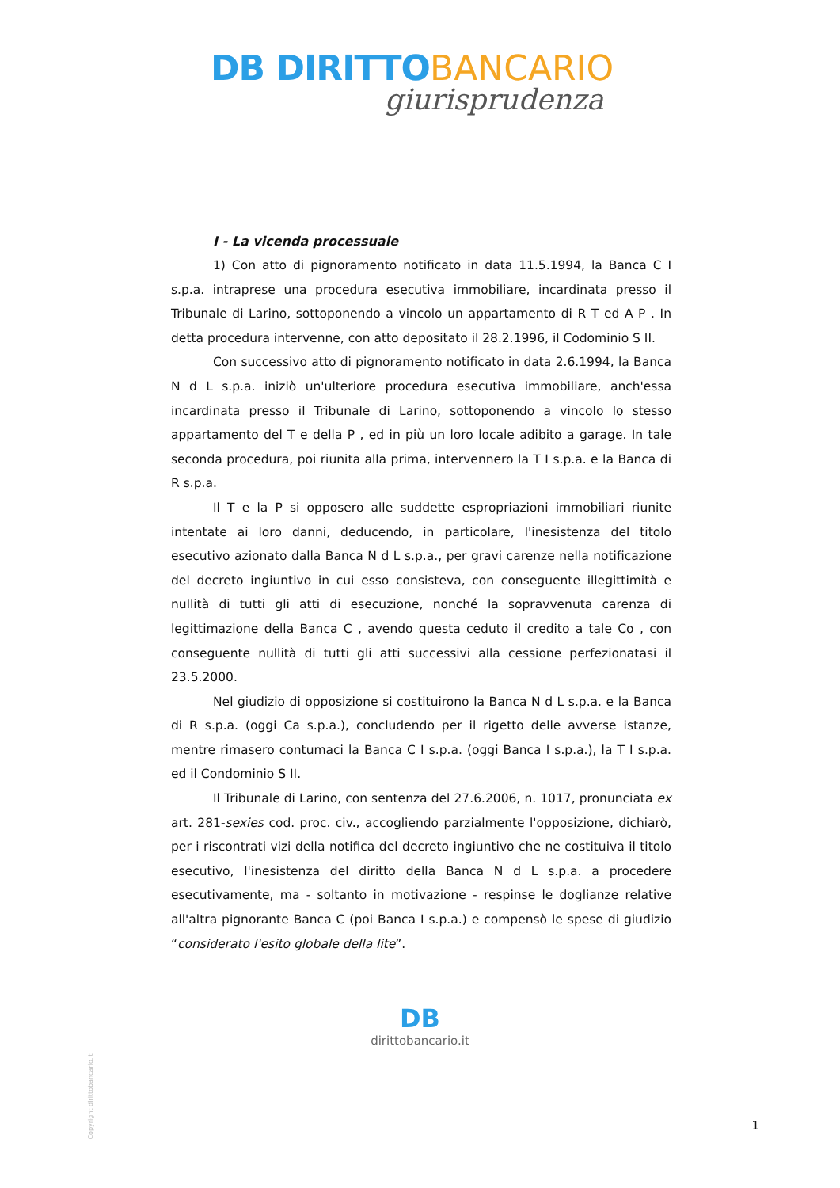DB DIRITTO BANCARIO
giurisprudenza
I - La vicenda processuale
1) Con atto di pignoramento notificato in data 11.5.1994, la Banca C I s.p.a. intraprese una procedura esecutiva immobiliare, incardinata presso il Tribunale di Larino, sottoponendo a vincolo un appartamento di R T ed A P . In detta procedura intervenne, con atto depositato il 28.2.1996, il Codominio S II.
Con successivo atto di pignoramento notificato in data 2.6.1994, la Banca N d L s.p.a. iniziò un'ulteriore procedura esecutiva immobiliare, anch'essa incardinata presso il Tribunale di Larino, sottoponendo a vincolo lo stesso appartamento del T e della P , ed in più un loro locale adibito a garage. In tale seconda procedura, poi riunita alla prima, intervennero la T I s.p.a. e la Banca di R s.p.a.
Il T e la P si opposero alle suddette espropriazioni immobiliari riunite intentate ai loro danni, deducendo, in particolare, l'inesistenza del titolo esecutivo azionato dalla Banca N d L s.p.a., per gravi carenze nella notificazione del decreto ingiuntivo in cui esso consisteva, con conseguente illegittimità e nullità di tutti gli atti di esecuzione, nonché la sopravvenuta carenza di legittimazione della Banca C , avendo questa ceduto il credito a tale Co , con conseguente nullità di tutti gli atti successivi alla cessione perfezionatasi il 23.5.2000.
Nel giudizio di opposizione si costituirono la Banca N d L s.p.a. e la Banca di R s.p.a. (oggi Ca s.p.a.), concludendo per il rigetto delle avverse istanze, mentre rimasero contumaci la Banca C I s.p.a. (oggi Banca I s.p.a.), la T I s.p.a. ed il Condominio S II.
Il Tribunale di Larino, con sentenza del 27.6.2006, n. 1017, pronunciata ex art. 281-sexies cod. proc. civ., accogliendo parzialmente l'opposizione, dichiarò, per i riscontrati vizi della notifica del decreto ingiuntivo che ne costituiva il titolo esecutivo, l'inesistenza del diritto della Banca N d L s.p.a. a procedere esecutivamente, ma - soltanto in motivazione - respinse le doglianze relative all'altra pignorante Banca C (poi Banca I s.p.a.) e compensò le spese di giudizio “considerato l'esito globale della lite”.
DB
dirittobancario.it
Copyright dirittobancario.it
1